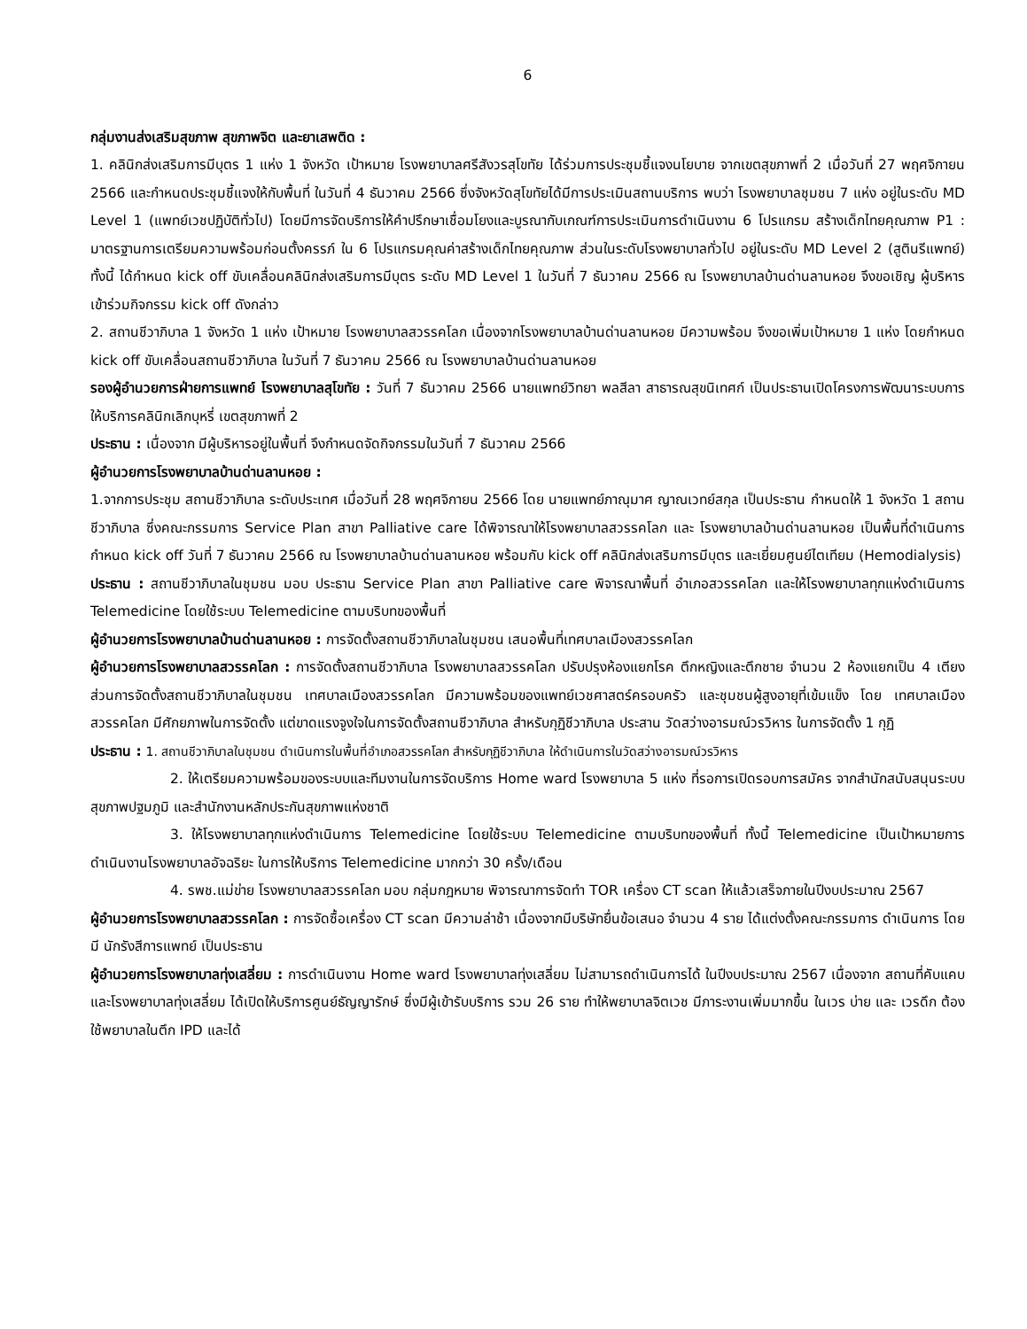6
กลุ่มงานส่งเสริมสุขภาพ สุขภาพจิต และยาเสพติด :
1. คลินิกส่งเสริมการมีบุตร 1 แห่ง 1 จังหวัด เป้าหมาย โรงพยาบาลศรีสังวรสุโขทัย ได้ร่วมการประชุมชี้แจงนโยบาย จากเขตสุขภาพที่ 2 เมื่อวันที่ 27 พฤศจิกายน 2566 และกำหนดประชุมชี้แจงให้กับพื้นที่ ในวันที่ 4 ธันวาคม 2566 ซึ่งจังหวัดสุโขทัยได้มีการประเมินสถานบริการ พบว่า โรงพยาบาลชุมชน 7 แห่ง อยู่ในระดับ MD Level 1 (แพทย์เวชปฏิบัติทั่วไป) โดยมีการจัดบริการให้คำปรึกษาเชื่อมโยงและบูรณากับเกณฑ์การประเมินการดำเนินงาน 6 โปรแกรม สร้างเด็กไทยคุณภาพ P1 : มาตรฐานการเตรียมความพร้อมก่อนตั้งครรภ์ ใน 6 โปรแกรมคุณค่าสร้างเด็กไทยคุณภาพ ส่วนในระดับโรงพยาบาลทั่วไป อยู่ในระดับ MD Level 2 (สูตินรีแพทย์) ทั้งนี้ ได้กำหนด kick off ขับเคลื่อนคลินิกส่งเสริมการมีบุตร ระดับ MD Level 1 ในวันที่ 7 ธันวาคม 2566 ณ โรงพยาบาลบ้านด่านลานหอย จึงขอเชิญ ผู้บริหาร เข้าร่วมกิจกรรม kick off ดังกล่าว
2. สถานชีวาภิบาล 1 จังหวัด 1 แห่ง เป้าหมาย โรงพยาบาลสวรรคโลก เนื่องจากโรงพยาบาลบ้านด่านลานหอย มีความพร้อม จึงขอเพิ่มเป้าหมาย 1 แห่ง โดยกำหนด kick off ขับเคลื่อนสถานชีวาภิบาล ในวันที่ 7 ธันวาคม 2566 ณ โรงพยาบาลบ้านด่านลานหอย
รองผู้อำนวยการฝ่ายการแพทย์ โรงพยาบาลสุโขทัย : วันที่ 7 ธันวาคม 2566 นายแพทย์วิทยา พลสีลา สาธารณสุขนิเทศก์ เป็นประธานเปิดโครงการพัฒนาระบบการให้บริการคลินิกเลิกบุหรี่ เขตสุขภาพที่ 2
ประธาน : เนื่องจาก มีผู้บริหารอยู่ในพื้นที่ จึงกำหนดจัดกิจกรรมในวันที่ 7 ธันวาคม 2566
ผู้อำนวยการโรงพยาบาลบ้านด่านลานหอย :
1.จากการประชุม สถานชีวาภิบาล ระดับประเทศ เมื่อวันที่ 28 พฤศจิกายน 2566 โดย นายแพทย์ภาณุมาศ ญาณเวทย์สกุล เป็นประธาน กำหนดให้ 1 จังหวัด 1 สถานชีวาภิบาล ซึ่งคณะกรรมการ Service Plan สาขา Palliative care ได้พิจารณาให้โรงพยาบาลสวรรคโลก และ โรงพยาบาลบ้านด่านลานหอย เป็นพื้นที่ดำเนินการ กำหนด kick off วันที่ 7 ธันวาคม 2566 ณ โรงพยาบาลบ้านด่านลานหอย พร้อมกับ kick off คลินิกส่งเสริมการมีบุตร และเยี่ยมศูนย์ไตเทียม (Hemodialysis)
ประธาน : สถานชีวาภิบาลในชุมชน มอบ ประธาน Service Plan สาขา Palliative care พิจารณาพื้นที่ อำเภอสวรรคโลก และให้โรงพยาบาลทุกแห่งดำเนินการ Telemedicine โดยใช้ระบบ Telemedicine ตามบริบทของพื้นที่
ผู้อำนวยการโรงพยาบาลบ้านด่านลานหอย : การจัดตั้งสถานชีวาภิบาลในชุมชน เสนอพื้นที่เทศบาลเมืองสวรรคโลก
ผู้อำนวยการโรงพยาบาลสวรรคโลก : การจัดตั้งสถานชีวาภิบาล โรงพยาบาลสวรรคโลก ปรับปรุงห้องแยกโรค ตึกหญิงและตึกชาย จำนวน 2 ห้องแยกเป็น 4 เตียง ส่วนการจัดตั้งสถานชีวาภิบาลในชุมชน เทศบาลเมืองสวรรคโลก มีความพร้อมของแพทย์เวชศาสตร์ครอบครัว และชุมชนผู้สูงอายุที่เข้มแข็ง โดย เทศบาลเมืองสวรรคโลก มีศักยภาพในการจัดตั้ง แต่ขาดแรงจูงใจในการจัดตั้งสถานชีวาภิบาล สำหรับกุฏิชีวาภิบาล ประสาน วัดสว่างอารมณ์วรวิหาร ในการจัดตั้ง 1 กุฏิ
ประธาน : 1. สถานชีวาภิบาลในชุมชน ดำเนินการในพื้นที่อำเภอสวรรคโลก สำหรับกุฏิชีวาภิบาล ให้ดำเนินการในวัดสว่างอารมณ์วรวิหาร
2. ให้เตรียมความพร้อมของระบบและทีมงานในการจัดบริการ Home ward โรงพยาบาล 5 แห่ง ที่รอการเปิดรอบการสมัคร จากสำนักสนับสนุนระบบสุขภาพปฐมภูมิ และสำนักงานหลักประกันสุขภาพแห่งชาติ
3. ให้โรงพยาบาลทุกแห่งดำเนินการ Telemedicine โดยใช้ระบบ Telemedicine ตามบริบทของพื้นที่ ทั้งนี้ Telemedicine เป็นเป้าหมายการดำเนินงานโรงพยาบาลอัจฉริยะ ในการให้บริการ Telemedicine มากกว่า 30 ครั้ง/เดือน
4. รพช.แม่ข่าย โรงพยาบาลสวรรคโลก มอบ กลุ่มกฎหมาย พิจารณาการจัดทำ TOR เครื่อง CT scan ให้แล้วเสร็จภายในปีงบประมาณ 2567
ผู้อำนวยการโรงพยาบาลสวรรคโลก : การจัดซื้อเครื่อง CT scan มีความล่าช้า เนื่องจากมีบริษัทยื่นข้อเสนอ จำนวน 4 ราย ได้แต่งตั้งคณะกรรมการ ดำเนินการ โดยมี นักรังสีการแพทย์ เป็นประธาน
ผู้อำนวยการโรงพยาบาลทุ่งเสลี่ยม : การดำเนินงาน Home ward โรงพยาบาลทุ่งเสลี่ยม ไม่สามารถดำเนินการได้ ในปีงบประมาณ 2567 เนื่องจาก สถานที่คับแคบ และโรงพยาบาลทุ่งเสลี่ยม ได้เปิดให้บริการศูนย์ธัญญารักษ์ ซึ่งมีผู้เข้ารับบริการ รวม 26 ราย ทำให้พยาบาลจิตเวช มีภาระงานเพิ่มมากขึ้น ในเวร บ่าย และ เวรดึก ต้องใช้พยาบาลในตึก IPD และได้